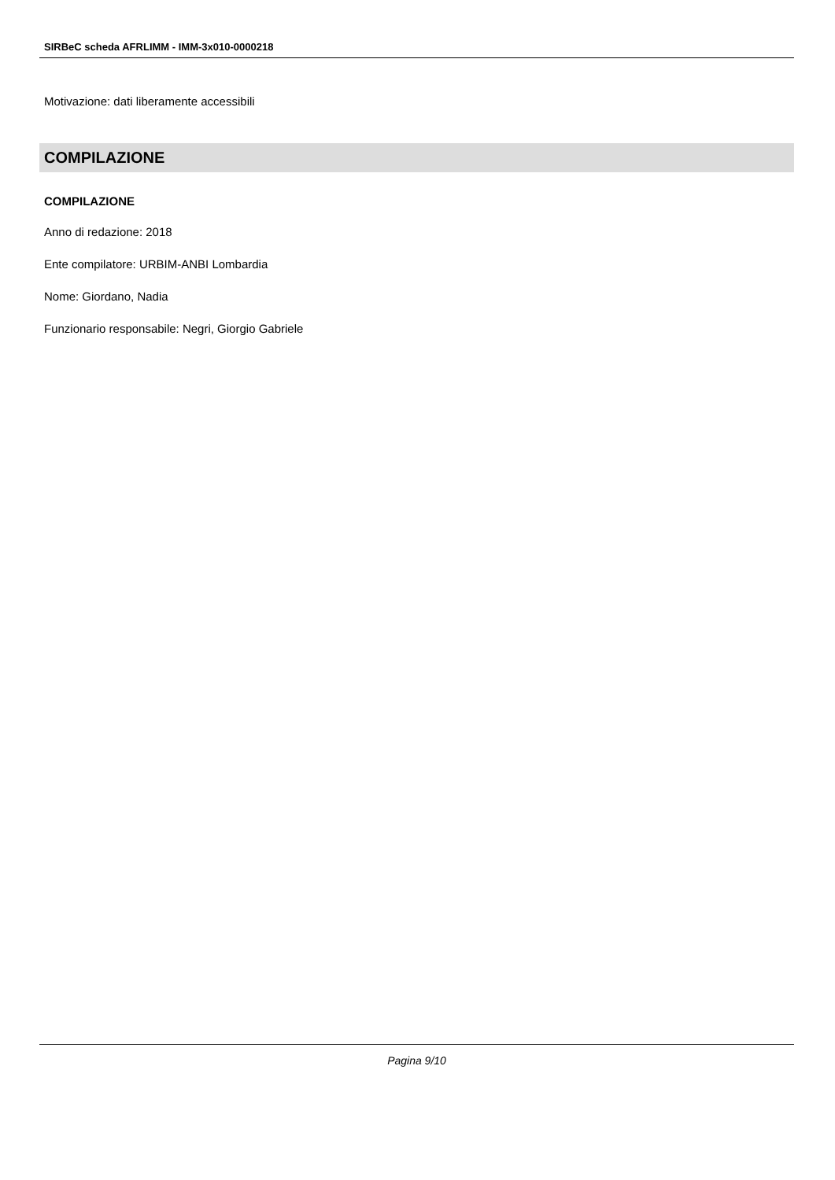SIRBeC scheda AFRLIMM - IMM-3x010-0000218
Motivazione: dati liberamente accessibili
COMPILAZIONE
COMPILAZIONE
Anno di redazione: 2018
Ente compilatore: URBIM-ANBI Lombardia
Nome: Giordano, Nadia
Funzionario responsabile: Negri, Giorgio Gabriele
Pagina 9/10